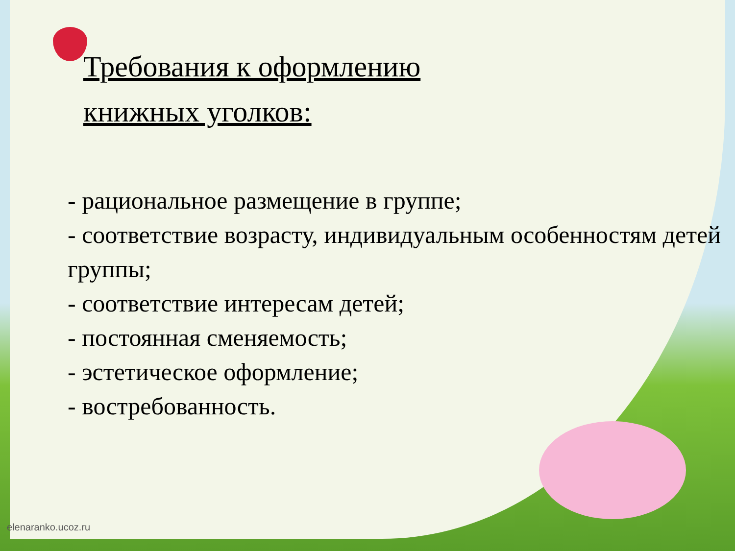Требования к оформлению
книжных уголков:
- рациональное размещение в группе;
- соответствие возрасту, индивидуальным особенностям детей группы;
- соответствие интересам детей;
- постоянная сменяемость;
- эстетическое оформление;
- востребованность.
elenaranko.ucoz.ru